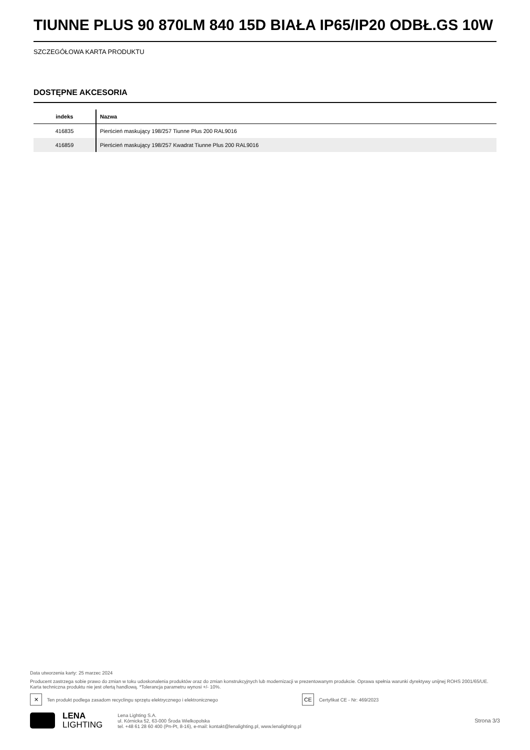TIUNNE PLUS 90 870LM 840 15D BIAŁA IP65/IP20 ODBŁ.GS 10W
SZCZEGÓŁOWA KARTA PRODUKTU
DOSTĘPNE AKCESORIA
| indeks | Nazwa |
| --- | --- |
| 416835 | Pierścień maskujący 198/257 Tiunne Plus 200 RAL9016 |
| 416859 | Pierścień maskujący 198/257 Kwadrat Tiunne Plus 200 RAL9016 |
Data utworzenia karty: 25 marzec 2024
Producent zastrzega sobie prawo do zmian w toku udoskonalenia produktów oraz do zmian konstrukcyjnych lub modernizacji w prezentowanym produkcie. Oprawa spełnia warunki dyrektywy unijnej ROHS 2001/65/UE. Karta techniczna produktu nie jest ofertą handlową. *Tolerancja parametru wynosi +/- 10%.
✕ Ten produkt podlega zasadom recyclingu sprzętu elektrycznego i elektronicznego CE Certyfikat CE - Nr: 469/2023
LENA
LIGHTING
Lena Lighting S.A.
ul. Kórnicka 52, 63-000 Środa Wielkopolska
tel. +48 61 28 60 400 (Pn-Pt, 8-16), e-mail: kontakt@lenalighting.pl, www.lenalighting.pl
Strona 3/3